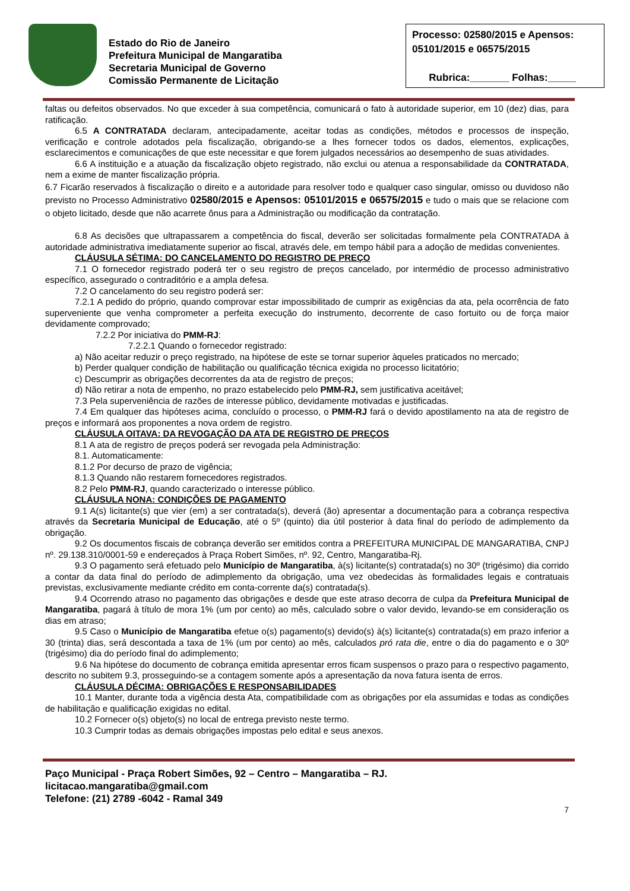Estado do Rio de Janeiro
Prefeitura Municipal de Mangaratiba
Secretaria Municipal de Governo
Comissão Permanente de Licitação
Processo: 02580/2015 e Apensos: 05101/2015 e 06575/2015
Rubrica:_______ Folhas:_____
faltas ou defeitos observados. No que exceder à sua competência, comunicará o fato à autoridade superior, em 10 (dez) dias, para ratificação.
6.5 A CONTRATADA declaram, antecipadamente, aceitar todas as condições, métodos e processos de inspeção, verificação e controle adotados pela fiscalização, obrigando-se a lhes fornecer todos os dados, elementos, explicações, esclarecimentos e comunicações de que este necessitar e que forem julgados necessários ao desempenho de suas atividades.
6.6 A instituição e a atuação da fiscalização objeto registrado, não exclui ou atenua a responsabilidade da CONTRATADA, nem a exime de manter fiscalização própria.
6.7 Ficarão reservados à fiscalização o direito e a autoridade para resolver todo e qualquer caso singular, omisso ou duvidoso não previsto no Processo Administrativo 02580/2015 e Apensos: 05101/2015 e 06575/2015 e tudo o mais que se relacione com o objeto licitado, desde que não acarrete ônus para a Administração ou modificação da contratação.
6.8 As decisões que ultrapassarem a competência do fiscal, deverão ser solicitadas formalmente pela CONTRATADA à autoridade administrativa imediatamente superior ao fiscal, através dele, em tempo hábil para a adoção de medidas convenientes.
CLÁUSULA SÉTIMA: DO CANCELAMENTO DO REGISTRO DE PREÇO
7.1 O fornecedor registrado poderá ter o seu registro de preços cancelado, por intermédio de processo administrativo específico, assegurado o contraditório e a ampla defesa.
7.2 O cancelamento do seu registro poderá ser:
7.2.1 A pedido do próprio, quando comprovar estar impossibilitado de cumprir as exigências da ata, pela ocorrência de fato superveniente que venha comprometer a perfeita execução do instrumento, decorrente de caso fortuito ou de força maior devidamente comprovado;
7.2.2 Por iniciativa do PMM-RJ:
7.2.2.1 Quando o fornecedor registrado:
a) Não aceitar reduzir o preço registrado, na hipótese de este se tornar superior àqueles praticados no mercado;
b) Perder qualquer condição de habilitação ou qualificação técnica exigida no processo licitatório;
c) Descumprir as obrigações decorrentes da ata de registro de preços;
d) Não retirar a nota de empenho, no prazo estabelecido pelo PMM-RJ, sem justificativa aceitável;
7.3 Pela superveniência de razões de interesse público, devidamente motivadas e justificadas.
7.4 Em qualquer das hipóteses acima, concluído o processo, o PMM-RJ fará o devido apostilamento na ata de registro de preços e informará aos proponentes a nova ordem de registro.
CLÁUSULA OITAVA: DA REVOGAÇÃO DA ATA DE REGISTRO DE PREÇOS
8.1 A ata de registro de preços poderá ser revogada pela Administração:
8.1. Automaticamente:
8.1.2 Por decurso de prazo de vigência;
8.1.3 Quando não restarem fornecedores registrados.
8.2 Pelo PMM-RJ, quando caracterizado o interesse público.
CLÁUSULA NONA: CONDIÇÕES DE PAGAMENTO
9.1 A(s) licitante(s) que vier (em) a ser contratada(s), deverá (ão) apresentar a documentação para a cobrança respectiva através da Secretaria Municipal de Educação, até o 5º (quinto) dia útil posterior à data final do período de adimplemento da obrigação.
9.2 Os documentos fiscais de cobrança deverão ser emitidos contra a PREFEITURA MUNICIPAL DE MANGARATIBA, CNPJ nº. 29.138.310/0001-59 e endereçados à Praça Robert Simões, nº. 92, Centro, Mangaratiba-Rj.
9.3 O pagamento será efetuado pelo Município de Mangaratiba, à(s) licitante(s) contratada(s) no 30º (trigésimo) dia corrido a contar da data final do período de adimplemento da obrigação, uma vez obedecidas às formalidades legais e contratuais previstas, exclusivamente mediante crédito em conta-corrente da(s) contratada(s).
9.4 Ocorrendo atraso no pagamento das obrigações e desde que este atraso decorra de culpa da Prefeitura Municipal de Mangaratiba, pagará à título de mora 1% (um por cento) ao mês, calculado sobre o valor devido, levando-se em consideração os dias em atraso;
9.5 Caso o Município de Mangaratiba efetue o(s) pagamento(s) devido(s) à(s) licitante(s) contratada(s) em prazo inferior a 30 (trinta) dias, será descontada a taxa de 1% (um por cento) ao mês, calculados pró rata die, entre o dia do pagamento e o 30º (trigésimo) dia do período final do adimplemento;
9.6 Na hipótese do documento de cobrança emitida apresentar erros ficam suspensos o prazo para o respectivo pagamento, descrito no subitem 9.3, prosseguindo-se a contagem somente após a apresentação da nova fatura isenta de erros.
CLÁUSULA DÉCIMA: OBRIGAÇÕES E RESPONSABILIDADES
10.1 Manter, durante toda a vigência desta Ata, compatibilidade com as obrigações por ela assumidas e todas as condições de habilitação e qualificação exigidas no edital.
10.2 Fornecer o(s) objeto(s) no local de entrega previsto neste termo.
10.3 Cumprir todas as demais obrigações impostas pelo edital e seus anexos.
Paço Municipal - Praça Robert Simões, 92 – Centro – Mangaratiba – RJ.
licitacao.mangaratiba@gmail.com
Telefone: (21) 2789 -6042 - Ramal 349
7